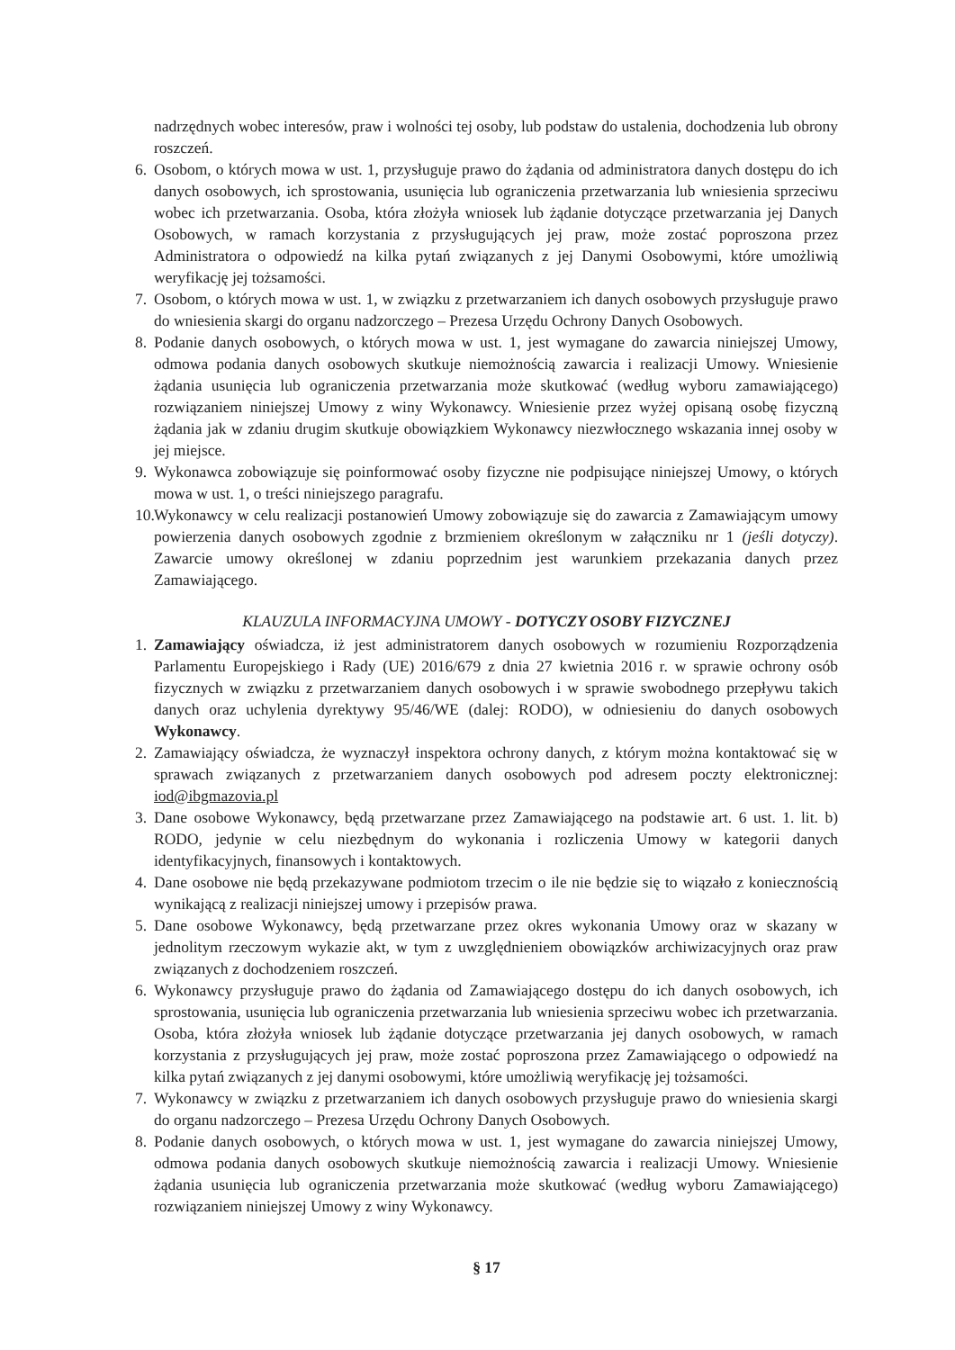nadrzędnych wobec interesów, praw i wolności tej osoby, lub podstaw do ustalenia, dochodzenia lub obrony roszczeń.
6. Osobom, o których mowa w ust. 1, przysługuje prawo do żądania od administratora danych dostępu do ich danych osobowych, ich sprostowania, usunięcia lub ograniczenia przetwarzania lub wniesienia sprzeciwu wobec ich przetwarzania. Osoba, która złożyła wniosek lub żądanie dotyczące przetwarzania jej Danych Osobowych, w ramach korzystania z przysługujących jej praw, może zostać poproszona przez Administratora o odpowiedź na kilka pytań związanych z jej Danymi Osobowymi, które umożliwią weryfikację jej tożsamości.
7. Osobom, o których mowa w ust. 1, w związku z przetwarzaniem ich danych osobowych przysługuje prawo do wniesienia skargi do organu nadzorczego – Prezesa Urzędu Ochrony Danych Osobowych.
8. Podanie danych osobowych, o których mowa w ust. 1, jest wymagane do zawarcia niniejszej Umowy, odmowa podania danych osobowych skutkuje niemożnością zawarcia i realizacji Umowy. Wniesienie żądania usunięcia lub ograniczenia przetwarzania może skutkować (według wyboru zamawiającego) rozwiązaniem niniejszej Umowy z winy Wykonawcy. Wniesienie przez wyżej opisaną osobę fizyczną żądania jak w zdaniu drugim skutkuje obowiązkiem Wykonawcy niezwłocznego wskazania innej osoby w jej miejsce.
9. Wykonawca zobowiązuje się poinformować osoby fizyczne nie podpisujące niniejszej Umowy, o których mowa w ust. 1, o treści niniejszego paragrafu.
10. Wykonawcy w celu realizacji postanowień Umowy zobowiązuje się do zawarcia z Zamawiającym umowy powierzenia danych osobowych zgodnie z brzmieniem określonym w załączniku nr 1 (jeśli dotyczy). Zawarcie umowy określonej w zdaniu poprzednim jest warunkiem przekazania danych przez Zamawiającego.
KLAUZULA INFORMACYJNA UMOWY - DOTYCZY OSOBY FIZYCZNEJ
1. Zamawiający oświadcza, iż jest administratorem danych osobowych w rozumieniu Rozporządzenia Parlamentu Europejskiego i Rady (UE) 2016/679 z dnia 27 kwietnia 2016 r. w sprawie ochrony osób fizycznych w związku z przetwarzaniem danych osobowych i w sprawie swobodnego przepływu takich danych oraz uchylenia dyrektywy 95/46/WE (dalej: RODO), w odniesieniu do danych osobowych Wykonawcy.
2. Zamawiający oświadcza, że wyznaczył inspektora ochrony danych, z którym można kontaktować się w sprawach związanych z przetwarzaniem danych osobowych pod adresem poczty elektronicznej: iod@ibgmazovia.pl
3. Dane osobowe Wykonawcy, będą przetwarzane przez Zamawiającego na podstawie art. 6 ust. 1. lit. b) RODO, jedynie w celu niezbędnym do wykonania i rozliczenia Umowy w kategorii danych identyfikacyjnych, finansowych i kontaktowych.
4. Dane osobowe nie będą przekazywane podmiotom trzecim o ile nie będzie się to wiązało z koniecznością wynikającą z realizacji niniejszej umowy i przepisów prawa.
5. Dane osobowe Wykonawcy, będą przetwarzane przez okres wykonania Umowy oraz w skazany w jednolitym rzeczowym wykazie akt, w tym z uwzględnieniem obowiązków archiwizacyjnych oraz praw związanych z dochodzeniem roszczeń.
6. Wykonawcy przysługuje prawo do żądania od Zamawiającego dostępu do ich danych osobowych, ich sprostowania, usunięcia lub ograniczenia przetwarzania lub wniesienia sprzeciwu wobec ich przetwarzania. Osoba, która złożyła wniosek lub żądanie dotyczące przetwarzania jej danych osobowych, w ramach korzystania z przysługujących jej praw, może zostać poproszona przez Zamawiającego o odpowiedź na kilka pytań związanych z jej danymi osobowymi, które umożliwią weryfikację jej tożsamości.
7. Wykonawcy w związku z przetwarzaniem ich danych osobowych przysługuje prawo do wniesienia skargi do organu nadzorczego – Prezesa Urzędu Ochrony Danych Osobowych.
8. Podanie danych osobowych, o których mowa w ust. 1, jest wymagane do zawarcia niniejszej Umowy, odmowa podania danych osobowych skutkuje niemożnością zawarcia i realizacji Umowy. Wniesienie żądania usunięcia lub ograniczenia przetwarzania może skutkować (według wyboru Zamawiającego) rozwiązaniem niniejszej Umowy z winy Wykonawcy.
§ 17